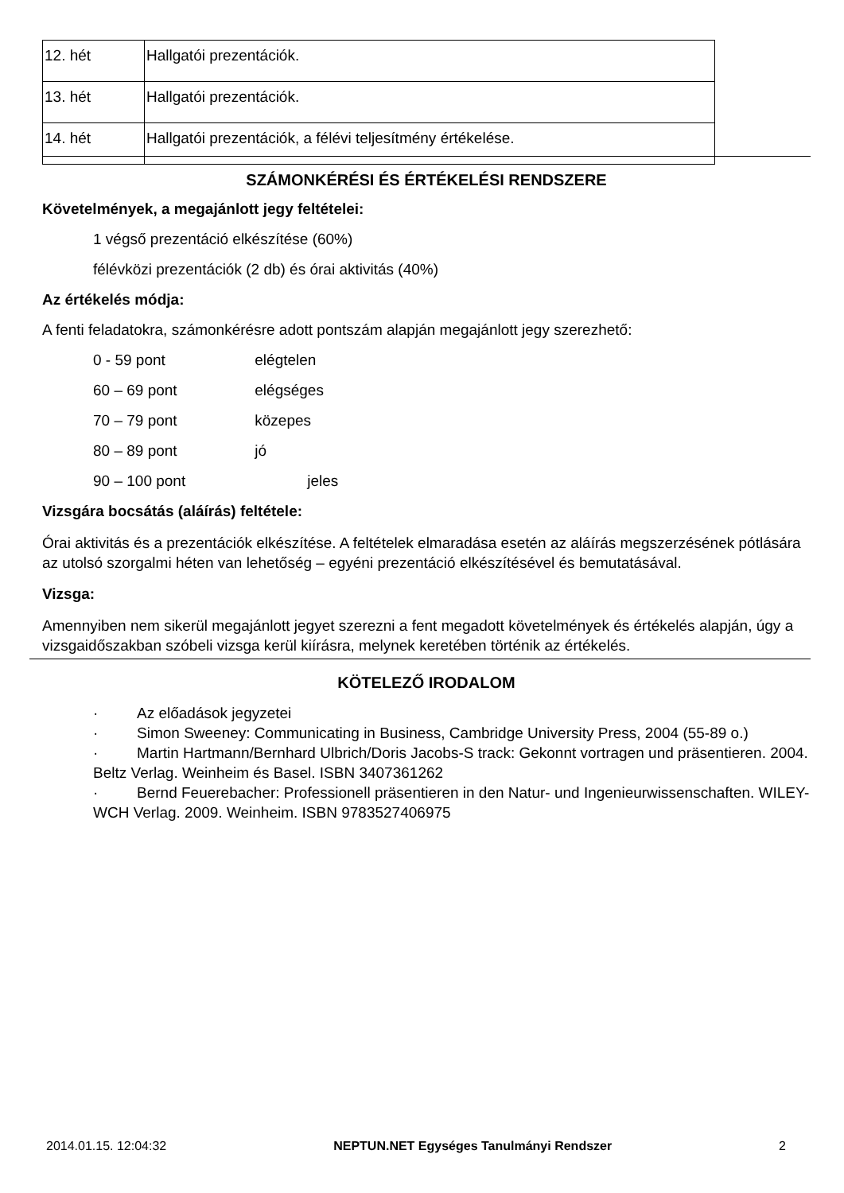| 12. hét | Hallgatói prezentációk. |
| 13. hét | Hallgatói prezentációk. |
| 14. hét | Hallgatói prezentációk, a félévi teljesítmény értékelése. |
SZÁMONKÉRÉSI ÉS ÉRTÉKELÉSI RENDSZERE
Követelmények, a megajánlott jegy feltételei:
1 végső prezentáció elkészítése (60%)
félévközi prezentációk (2 db) és órai aktivitás (40%)
Az értékelés módja:
A fenti feladatokra, számonkérésre adott pontszám alapján megajánlott jegy szerezhető:
0 - 59 pont elégtelen
60 – 69 pont elégséges
70 – 79 pont közepes
80 – 89 pont jó
90 – 100 pont jeles
Vizsgára bocsátás (aláírás) feltétele:
Órai aktivitás és a prezentációk elkészítése. A feltételek elmaradása esetén az aláírás megszerzésének pótlására az utolsó szorgalmi héten van lehetőség – egyéni prezentáció elkészítésével és bemutatásával.
Vizsga:
Amennyiben nem sikerül megajánlott jegyet szerezni a fent megadott követelmények és értékelés alapján, úgy a vizsgaidőszakban szóbeli vizsga kerül kiírásra, melynek keretében történik az értékelés.
KÖTELEZŐ IRODALOM
· Az előadások jegyzetei
· Simon Sweeney: Communicating in Business, Cambridge University Press, 2004 (55-89 o.)
· Martin Hartmann/Bernhard Ulbrich/Doris Jacobs-S track: Gekonnt vortragen und präsentieren. 2004. Beltz Verlag. Weinheim és Basel. ISBN 3407361262
· Bernd Feuerebacher: Professionell präsentieren in den Natur- und Ingenieurwissenschaften. WILEY-WCH Verlag. 2009. Weinheim. ISBN 9783527406975
2014.01.15. 12:04:32 NEPTUN.NET Egységes Tanulmányi Rendszer 2